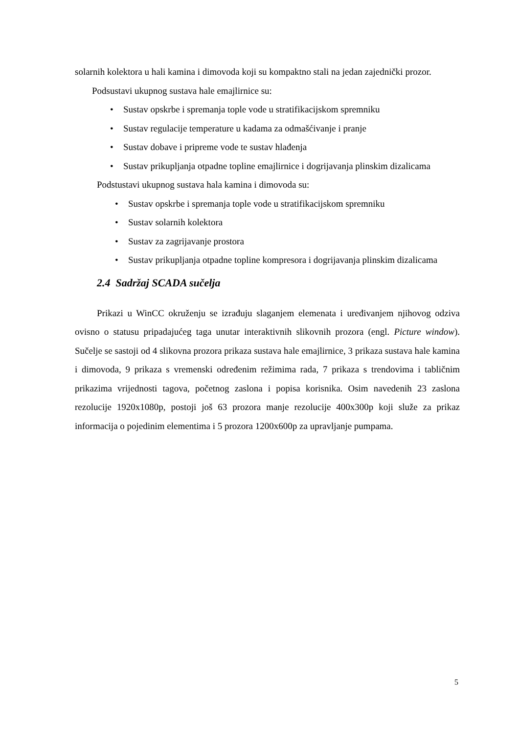solarnih kolektora u hali kamina i dimovoda koji su kompaktno stali na jedan zajednički prozor.
Podsustavi ukupnog sustava hale emajlirnice su:
• Sustav opskrbe i spremanja tople vode u stratifikacijskom spremniku
• Sustav regulacije temperature u kadama za odmašćivanje i pranje
• Sustav dobave i pripreme vode te sustav hlađenja
• Sustav prikupljanja otpadne topline emajlirnice i dogrijavanja plinskim dizalicama
Podstustavi ukupnog sustava hala kamina i dimovoda su:
• Sustav opskrbe i spremanja tople vode u stratifikacijskom spremniku
• Sustav solarnih kolektora
• Sustav za zagrijavanje prostora
• Sustav prikupljanja otpadne topline kompresora i dogrijavanja plinskim dizalicama
2.4 Sadržaj SCADA sučelja
Prikazi u WinCC okruženju se izrađuju slaganjem elemenata i uređivanjem njihovog odziva ovisno o statusu pripadajućeg taga unutar interaktivnih slikovnih prozora (engl. Picture window). Sučelje se sastoji od 4 slikovna prozora prikaza sustava hale emajlirnice, 3 prikaza sustava hale kamina i dimovoda, 9 prikaza s vremenski određenim režimima rada, 7 prikaza s trendovima i tabličnim prikazima vrijednosti tagova, početnog zaslona i popisa korisnika. Osim navedenih 23 zaslona rezolucije 1920x1080p, postoji još 63 prozora manje rezolucije 400x300p koji služe za prikaz informacija o pojedinim elementima i 5 prozora 1200x600p za upravljanje pumpama.
5